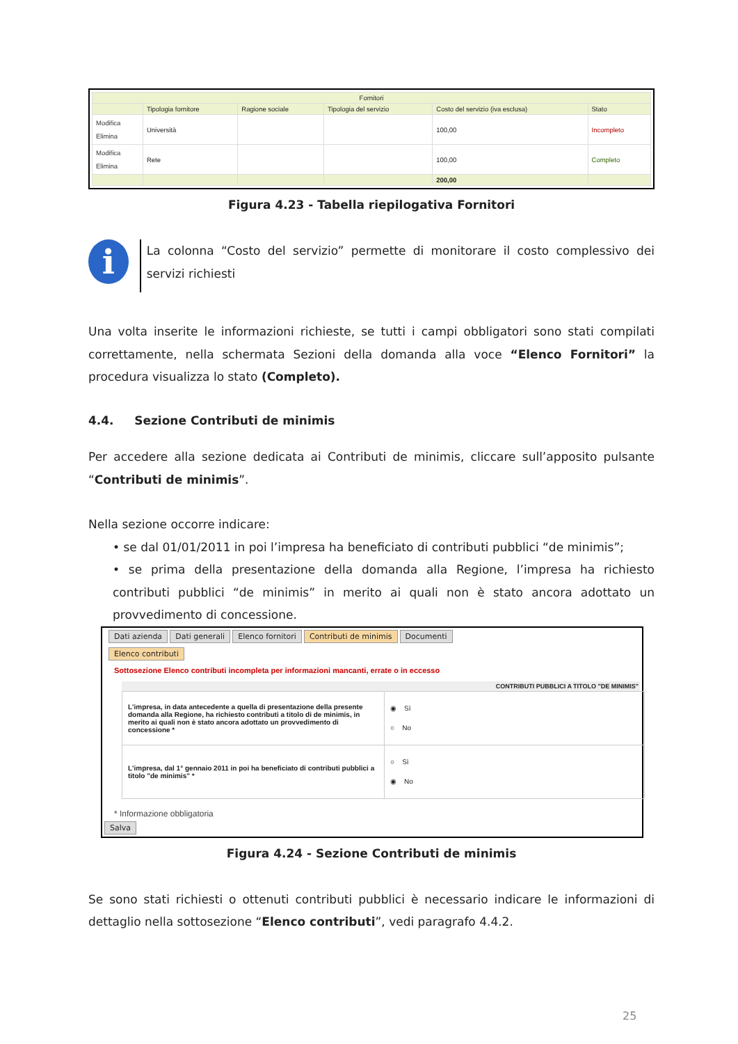| Fornitori | | | | | |
| --- | --- | --- | --- | --- | --- |
| | Tipologia fornitore | Ragione sociale | Tipologia del servizio | Costo del servizio (iva esclusa) | Stato |
| Modifica Elimina | Università | | | 100,00 | Incompleto |
| Modifica Elimina | Rete | | | 100,00 | Completo |
| | | | | 200,00 | |
Figura 4.23 - Tabella riepilogativa Fornitori
i
La colonna “Costo del servizio” permette di monitorare il costo complessivo dei servizi richiesti
Una volta inserite le informazioni richieste, se tutti i campi obbligatori sono stati compilati correttamente, nella schermata Sezioni della domanda alla voce “Elenco Fornitori” la procedura visualizza lo stato (Completo).
4.4. Sezione Contributi de minimis
Per accedere alla sezione dedicata ai Contributi de minimis, cliccare sull’apposito pulsante “Contributi de minimis”.
Nella sezione occorre indicare:
• se dal 01/01/2011 in poi l’impresa ha beneficiato di contributi pubblici “de minimis”;
• se prima della presentazione della domanda alla Regione, l’impresa ha richiesto contributi pubblici “de minimis” in merito ai quali non è stato ancora adottato un provvedimento di concessione.
Dati azienda Dati generali Elenco fornitori Contributi de minimis Documenti
Elenco contributi
Sottosezione Elenco contributi incompleta per informazioni mancanti, errate o in eccesso
CONTRIBUTI PUBBLICI A TITOLO "DE MINIMIS"
| L'impresa, in data antecedente a quella di presentazione della presente domanda alla Regione, ha richiesto contributi a titolo di de minimis, in merito ai quali non è stato ancora adottato un provvedimento di concessione * | ◉ Sì ○ No |
| L'impresa, dal 1° gennaio 2011 in poi ha beneficiato di contributi pubblici a titolo "de minimis" * | ○ Sì ◉ No |
* Informazione obbligatoria
Salva
Figura 4.24 - Sezione Contributi de minimis
Se sono stati richiesti o ottenuti contributi pubblici è necessario indicare le informazioni di dettaglio nella sottosezione “Elenco contributi”, vedi paragrafo 4.4.2.
25